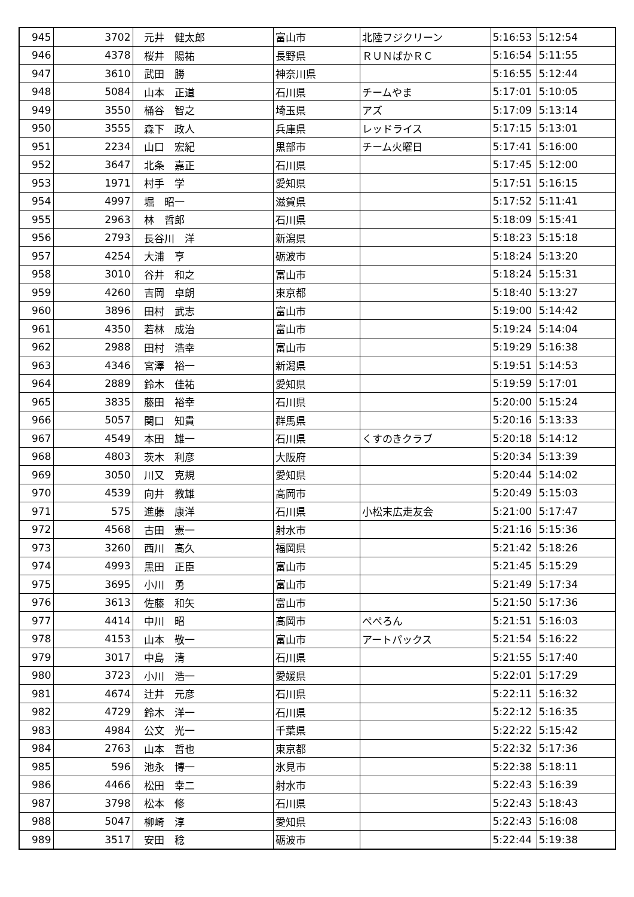| 945 | 3702 | 元井 健太郎 | 富山市 | 北陸フジクリーン | 5:16:53 | 5:12:54 |
| 946 | 4378 | 桜井 陽祐 | 長野県 | ＲＵＮばかＲＣ | 5:16:54 | 5:11:55 |
| 947 | 3610 | 武田 勝 | 神奈川県 | | 5:16:55 | 5:12:44 |
| 948 | 5084 | 山本 正道 | 石川県 | チームやま | 5:17:01 | 5:10:05 |
| 949 | 3550 | 桶谷 智之 | 埼玉県 | アズ | 5:17:09 | 5:13:14 |
| 950 | 3555 | 森下 政人 | 兵庫県 | レッドライス | 5:17:15 | 5:13:01 |
| 951 | 2234 | 山口 宏紀 | 黒部市 | チーム火曜日 | 5:17:41 | 5:16:00 |
| 952 | 3647 | 北条 嘉正 | 石川県 | | 5:17:45 | 5:12:00 |
| 953 | 1971 | 村手 学 | 愛知県 | | 5:17:51 | 5:16:15 |
| 954 | 4997 | 堀 昭一 | 滋賀県 | | 5:17:52 | 5:11:41 |
| 955 | 2963 | 林 哲郎 | 石川県 | | 5:18:09 | 5:15:41 |
| 956 | 2793 | 長谷川 洋 | 新潟県 | | 5:18:23 | 5:15:18 |
| 957 | 4254 | 大浦 亨 | 砺波市 | | 5:18:24 | 5:13:20 |
| 958 | 3010 | 谷井 和之 | 富山市 | | 5:18:24 | 5:15:31 |
| 959 | 4260 | 吉岡 卓朗 | 東京都 | | 5:18:40 | 5:13:27 |
| 960 | 3896 | 田村 武志 | 富山市 | | 5:19:00 | 5:14:42 |
| 961 | 4350 | 若林 成治 | 富山市 | | 5:19:24 | 5:14:04 |
| 962 | 2988 | 田村 浩幸 | 富山市 | | 5:19:29 | 5:16:38 |
| 963 | 4346 | 宮澤 裕一 | 新潟県 | | 5:19:51 | 5:14:53 |
| 964 | 2889 | 鈴木 佳祐 | 愛知県 | | 5:19:59 | 5:17:01 |
| 965 | 3835 | 藤田 裕幸 | 石川県 | | 5:20:00 | 5:15:24 |
| 966 | 5057 | 関口 知貴 | 群馬県 | | 5:20:16 | 5:13:33 |
| 967 | 4549 | 本田 雄一 | 石川県 | くすのきクラブ | 5:20:18 | 5:14:12 |
| 968 | 4803 | 茨木 利彦 | 大阪府 | | 5:20:34 | 5:13:39 |
| 969 | 3050 | 川又 克規 | 愛知県 | | 5:20:44 | 5:14:02 |
| 970 | 4539 | 向井 教雄 | 高岡市 | | 5:20:49 | 5:15:03 |
| 971 | 575 | 進藤 康洋 | 石川県 | 小松末広走友会 | 5:21:00 | 5:17:47 |
| 972 | 4568 | 古田 憲一 | 射水市 | | 5:21:16 | 5:15:36 |
| 973 | 3260 | 西川 高久 | 福岡県 | | 5:21:42 | 5:18:26 |
| 974 | 4993 | 黒田 正臣 | 富山市 | | 5:21:45 | 5:15:29 |
| 975 | 3695 | 小川 勇 | 富山市 | | 5:21:49 | 5:17:34 |
| 976 | 3613 | 佐藤 和矢 | 富山市 | | 5:21:50 | 5:17:36 |
| 977 | 4414 | 中川 昭 | 高岡市 | ぺぺろん | 5:21:51 | 5:16:03 |
| 978 | 4153 | 山本 敬一 | 富山市 | アートパックス | 5:21:54 | 5:16:22 |
| 979 | 3017 | 中島 清 | 石川県 | | 5:21:55 | 5:17:40 |
| 980 | 3723 | 小川 浩一 | 愛媛県 | | 5:22:01 | 5:17:29 |
| 981 | 4674 | 辻井 元彦 | 石川県 | | 5:22:11 | 5:16:32 |
| 982 | 4729 | 鈴木 洋一 | 石川県 | | 5:22:12 | 5:16:35 |
| 983 | 4984 | 公文 光一 | 千葉県 | | 5:22:22 | 5:15:42 |
| 984 | 2763 | 山本 哲也 | 東京都 | | 5:22:32 | 5:17:36 |
| 985 | 596 | 池永 博一 | 氷見市 | | 5:22:38 | 5:18:11 |
| 986 | 4466 | 松田 幸二 | 射水市 | | 5:22:43 | 5:16:39 |
| 987 | 3798 | 松本 修 | 石川県 | | 5:22:43 | 5:18:43 |
| 988 | 5047 | 柳崎 淳 | 愛知県 | | 5:22:43 | 5:16:08 |
| 989 | 3517 | 安田 稔 | 砺波市 | | 5:22:44 | 5:19:38 |